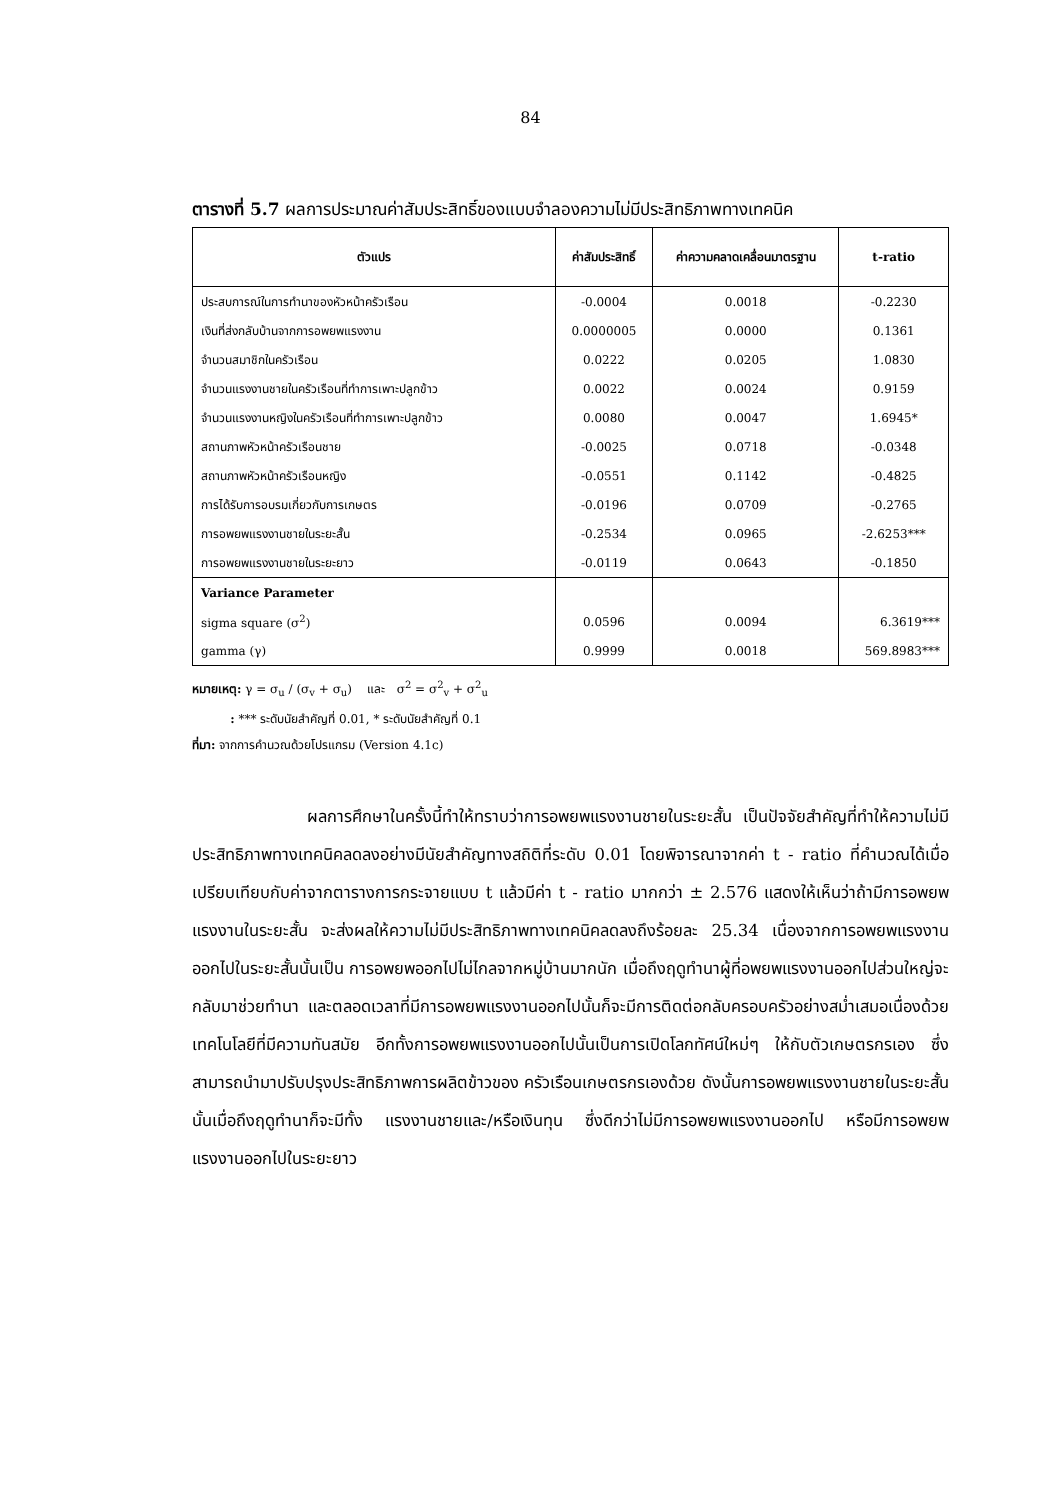84
ตารางที่ 5.7 ผลการประมาณค่าสัมประสิทธิ์ของแบบจำลองความไม่มีประสิทธิภาพทางเทคนิค
| ตัวแปร | ค่าสัมประสิทธิ์ | ค่าความคลาดเคลื่อนมาตรฐาน | t-ratio |
| --- | --- | --- | --- |
| ประสบการณ์ในการทำนาของหัวหน้าครัวเรือน | -0.0004 | 0.0018 | -0.2230 |
| เงินที่ส่งกลับบ้านจากการอพยพแรงงาน | 0.0000005 | 0.0000 | 0.1361 |
| จำนวนสมาชิกในครัวเรือน | 0.0222 | 0.0205 | 1.0830 |
| จำนวนแรงงานชายในครัวเรือนที่ทำการเพาะปลูกข้าว | 0.0022 | 0.0024 | 0.9159 |
| จำนวนแรงงานหญิงในครัวเรือนที่ทำการเพาะปลูกข้าว | 0.0080 | 0.0047 | 1.6945* |
| สถานภาพหัวหน้าครัวเรือนชาย | -0.0025 | 0.0718 | -0.0348 |
| สถานภาพหัวหน้าครัวเรือนหญิง | -0.0551 | 0.1142 | -0.4825 |
| การได้รับการอบรมเกี่ยวกับการเกษตร | -0.0196 | 0.0709 | -0.2765 |
| การอพยพแรงงานชายในระยะสั้น | -0.2534 | 0.0965 | -2.6253*** |
| การอพยพแรงงานชายในระยะยาว | -0.0119 | 0.0643 | -0.1850 |
| Variance Parameter | | | |
| sigma square (σ<sup>2</sup>) | 0.0596 | 0.0094 | 6.3619*** |
| gamma (γ) | 0.9999 | 0.0018 | 569.8983*** |
หมายเหตุ: γ = σ<sub>u</sub> / (σ<sub>v</sub> + σ<sub>u</sub>) และ σ<sup>2</sup> = σ<sup>2</sup><sub>v</sub> + σ<sup>2</sup><sub>u</sub>
: *** ระดับนัยสำคัญที่ 0.01, * ระดับนัยสำคัญที่ 0.1
ที่มา: จากการคำนวณด้วยโปรแกรม (Version 4.1c)
ผลการศึกษาในครั้งนี้ทำให้ทราบว่าการอพยพแรงงานชายในระยะสั้น เป็นปัจจัยสำคัญที่ทำให้ความไม่มีประสิทธิภาพทางเทคนิคลดลงอย่างมีนัยสำคัญทางสถิติที่ระดับ 0.01 โดยพิจารณาจากค่า t - ratio ที่คำนวณได้เมื่อเปรียบเทียบกับค่าจากตารางการกระจายแบบ t แล้วมีค่า t - ratio มากกว่า ± 2.576 แสดงให้เห็นว่าถ้ามีการอพยพแรงงานในระยะสั้น จะส่งผลให้ความไม่มีประสิทธิภาพทางเทคนิคลดลงถึงร้อยละ 25.34 เนื่องจากการอพยพแรงงานออกไปในระยะสั้นนั้นเป็น การอพยพออกไปไม่ไกลจากหมู่บ้านมากนัก เมื่อถึงฤดูทำนาผู้ที่อพยพแรงงานออกไปส่วนใหญ่จะกลับมาช่วยทำนา และตลอดเวลาที่มีการอพยพแรงงานออกไปนั้นก็จะมีการติดต่อกลับครอบครัวอย่างสม่ำเสมอเนื่องด้วยเทคโนโลยีที่มีความทันสมัย อีกทั้งการอพยพแรงงานออกไปนั้นเป็นการเปิดโลกทัศน์ใหม่ๆ ให้กับตัวเกษตรกรเอง ซึ่งสามารถนำมาปรับปรุงประสิทธิภาพการผลิตข้าวของ ครัวเรือนเกษตรกรเองด้วย ดังนั้นการอพยพแรงงานชายในระยะสั้นนั้นเมื่อถึงฤดูทำนาก็จะมีทั้ง แรงงานชายและ/หรือเงินทุน ซึ่งดีกว่าไม่มีการอพยพแรงงานออกไป หรือมีการอพยพแรงงานออกไปในระยะยาว